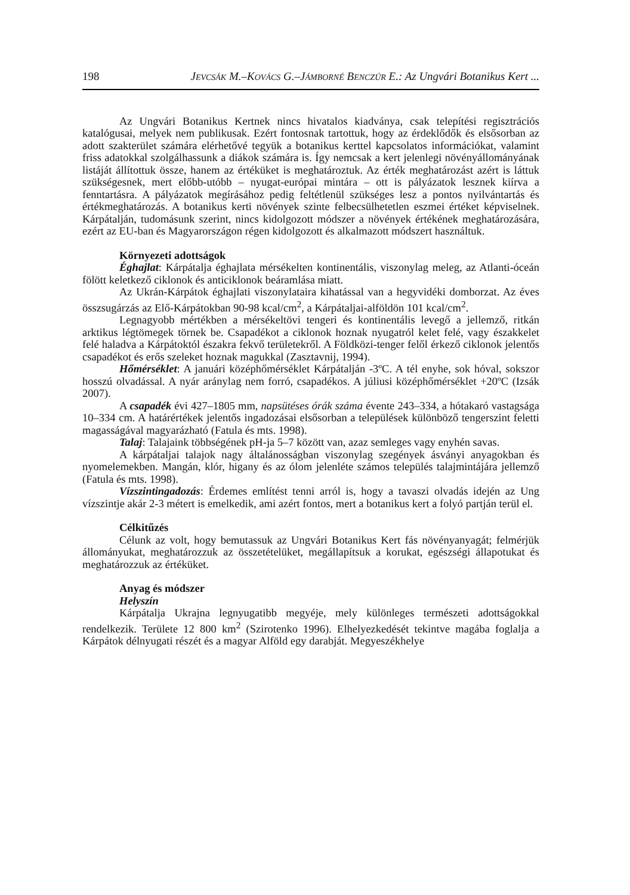198 JEVCSÁK M.–KOVÁCS G.–JÁMBORNÉ BENCZÚR E.: Az Ungvári Botanikus Kert ...
Az Ungvári Botanikus Kertnek nincs hivatalos kiadványa, csak telepítési regisztrációs katalógusai, melyek nem publikusak. Ezért fontosnak tartottuk, hogy az érdeklődők és elsősorban az adott szakterület számára elérhetővé tegyük a botanikus kerttel kapcsolatos információkat, valamint friss adatokkal szolgálhassunk a diákok számára is. Így nemcsak a kert jelenlegi növényállományának listáját állítottuk össze, hanem az értéküket is meghatároztuk. Az érték meghatározást azért is láttuk szükségesnek, mert előbb-utóbb – nyugat-európai mintára – ott is pályázatok lesznek kiírva a fenntartásra. A pályázatok megírásához pedig feltétlenül szükséges lesz a pontos nyilvántartás és értékmeghatározás. A botanikus kerti növények szinte felbecsülhetetlen eszmei értéket képviselnek. Kárpátalján, tudomásunk szerint, nincs kidolgozott módszer a növények értékének meghatározására, ezért az EU-ban és Magyarországon régen kidolgozott és alkalmazott módszert használtuk.
Környezeti adottságok
Éghajlat: Kárpátalja éghajlata mérsékelten kontinentális, viszonylag meleg, az Atlanti-óceán fölött keletkező ciklonok és anticiklonok beáramlása miatt.
Az Ukrán-Kárpátok éghajlati viszonylataira kihatással van a hegyvidéki domborzat. Az éves összsugárzás az Elő-Kárpátokban 90-98 kcal/cm<sup>2</sup>, a Kárpátaljai-alföldön 101 kcal/cm<sup>2</sup>.
Legnagyobb mértékben a mérsékeltövi tengeri és kontinentális levegő a jellemző, ritkán arktikus légtömegek törnek be. Csapadékot a ciklonok hoznak nyugatról kelet felé, vagy északkelet felé haladva a Kárpátoktól északra fekvő területekről. A Földközi-tenger felől érkező ciklonok jelentős csapadékot és erős szeleket hoznak magukkal (Zasztavnij, 1994).
Hőmérséklet: A januári középhőmérséklet Kárpátalján -3ºC. A tél enyhe, sok hóval, sokszor hosszú olvadással. A nyár aránylag nem forró, csapadékos. A júliusi középhőmérséklet +20ºC (Izsák 2007).
A csapadék évi 427–1805 mm, napsütéses órák száma évente 243–334, a hótakaró vastagsága 10–334 cm. A határértékek jelentős ingadozásai elsősorban a települések különböző tengerszint feletti magasságával magyarázható (Fatula és mts. 1998).
Talaj: Talajaink többségének pH-ja 5–7 között van, azaz semleges vagy enyhén savas.
A kárpátaljai talajok nagy általánosságban viszonylag szegények ásványi anyagokban és nyomelemekben. Mangán, klór, higany és az ólom jelenléte számos település talajmintájára jellemző (Fatula és mts. 1998).
Vízszintingadozás: Érdemes említést tenni arról is, hogy a tavaszi olvadás idején az Ung vízszintje akár 2-3 métert is emelkedik, ami azért fontos, mert a botanikus kert a folyó partján terül el.
Célkitűzés
Célunk az volt, hogy bemutassuk az Ungvári Botanikus Kert fás növényanyagát; felmérjük állományukat, meghatározzuk az összetételüket, megállapítsuk a korukat, egészségi állapotukat és meghatározzuk az értéküket.
Anyag és módszer
Helyszín
Kárpátalja Ukrajna legnyugatibb megyéje, mely különleges természeti adottságokkal rendelkezik. Területe 12 800 km<sup>2</sup> (Szirotenko 1996). Elhelyezkedését tekintve magába foglalja a Kárpátok délnyugati részét és a magyar Alföld egy darabját. Megyeszékhelye